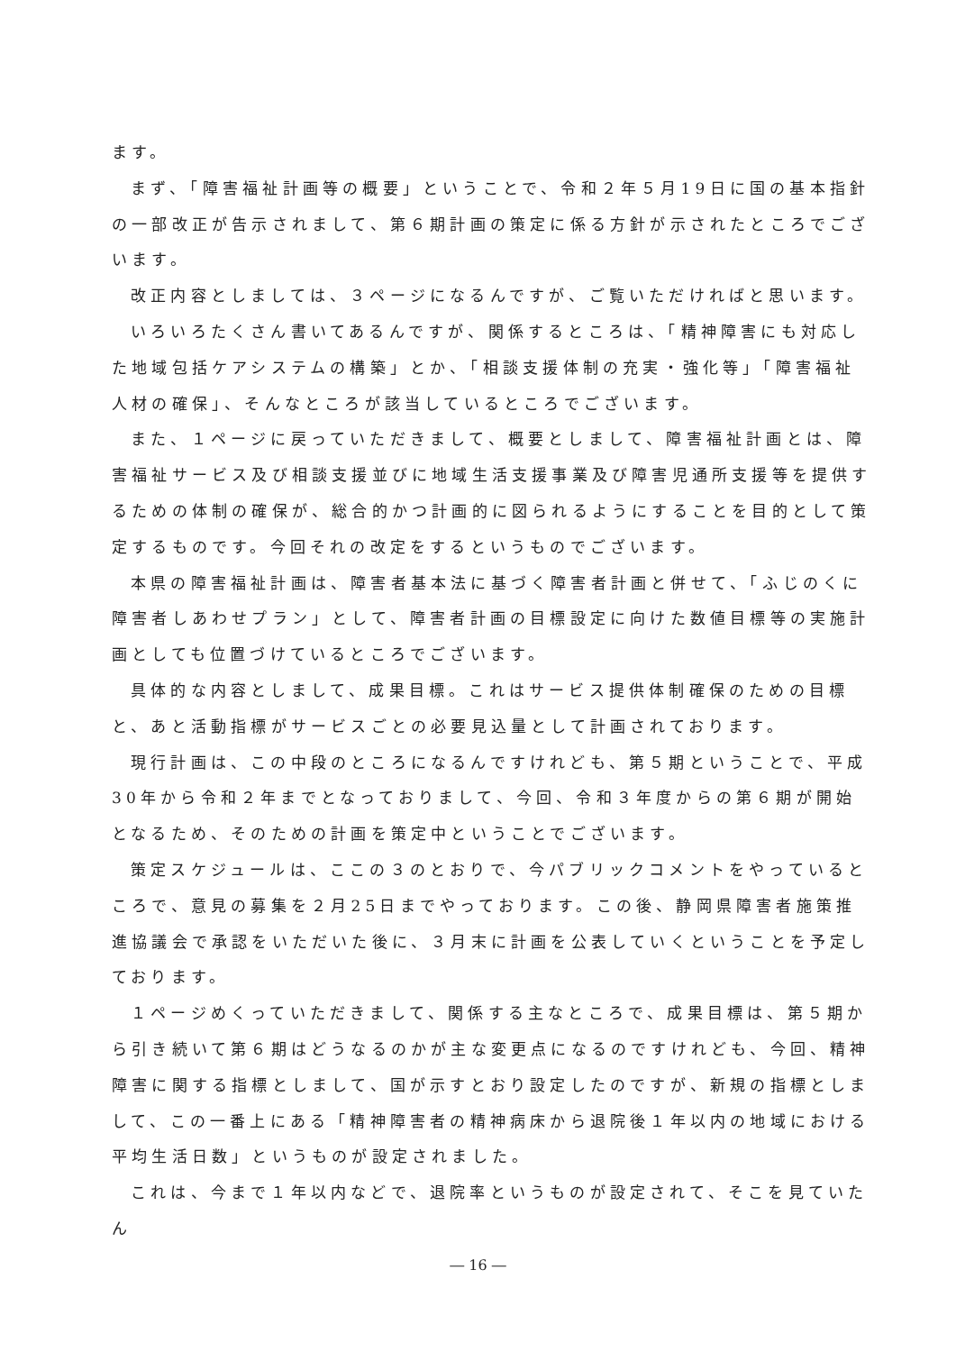ます。
まず、「障害福祉計画等の概要」ということで、令和２年５月19日に国の基本指針の一部改正が告示されまして、第６期計画の策定に係る方針が示されたところでございます。
改正内容としましては、３ページになるんですが、ご覧いただければと思います。
いろいろたくさん書いてあるんですが、関係するところは、「精神障害にも対応した地域包括ケアシステムの構築」とか、「相談支援体制の充実・強化等」「障害福祉人材の確保」、そんなところが該当しているところでございます。
また、１ページに戻っていただきまして、概要としまして、障害福祉計画とは、障害福祉サービス及び相談支援並びに地域生活支援事業及び障害児通所支援等を提供するための体制の確保が、総合的かつ計画的に図られるようにすることを目的として策定するものです。今回それの改定をするというものでございます。
本県の障害福祉計画は、障害者基本法に基づく障害者計画と併せて、「ふじのくに障害者しあわせプラン」として、障害者計画の目標設定に向けた数値目標等の実施計画としても位置づけているところでございます。
具体的な内容としまして、成果目標。これはサービス提供体制確保のための目標と、あと活動指標がサービスごとの必要見込量として計画されております。
現行計画は、この中段のところになるんですけれども、第５期ということで、平成30年から令和２年までとなっておりまして、今回、令和３年度からの第６期が開始となるため、そのための計画を策定中ということでございます。
策定スケジュールは、ここの３のとおりで、今パブリックコメントをやっているところで、意見の募集を２月25日までやっております。この後、静岡県障害者施策推進協議会で承認をいただいた後に、３月末に計画を公表していくということを予定しております。
１ページめくっていただきまして、関係する主なところで、成果目標は、第５期から引き続いて第６期はどうなるのかが主な変更点になるのですけれども、今回、精神障害に関する指標としまして、国が示すとおり設定したのですが、新規の指標としまして、この一番上にある「精神障害者の精神病床から退院後１年以内の地域における平均生活日数」というものが設定されました。
これは、今まで１年以内などで、退院率というものが設定されて、そこを見ていたん
― 16 ―